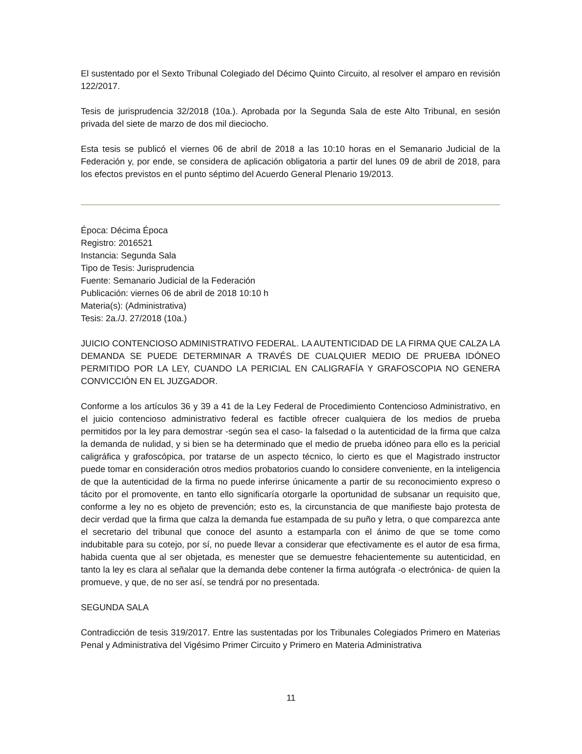El sustentado por el Sexto Tribunal Colegiado del Décimo Quinto Circuito, al resolver el amparo en revisión 122/2017.
Tesis de jurisprudencia 32/2018 (10a.). Aprobada por la Segunda Sala de este Alto Tribunal, en sesión privada del siete de marzo de dos mil dieciocho.
Esta tesis se publicó el viernes 06 de abril de 2018 a las 10:10 horas en el Semanario Judicial de la Federación y, por ende, se considera de aplicación obligatoria a partir del lunes 09 de abril de 2018, para los efectos previstos en el punto séptimo del Acuerdo General Plenario 19/2013.
Época: Décima Época
Registro: 2016521
Instancia: Segunda Sala
Tipo de Tesis: Jurisprudencia
Fuente: Semanario Judicial de la Federación
Publicación: viernes 06 de abril de 2018 10:10 h
Materia(s): (Administrativa)
Tesis: 2a./J. 27/2018 (10a.)
JUICIO CONTENCIOSO ADMINISTRATIVO FEDERAL. LA AUTENTICIDAD DE LA FIRMA QUE CALZA LA DEMANDA SE PUEDE DETERMINAR A TRAVÉS DE CUALQUIER MEDIO DE PRUEBA IDÓNEO PERMITIDO POR LA LEY, CUANDO LA PERICIAL EN CALIGRAFÍA Y GRAFOSCOPIA NO GENERA CONVICCIÓN EN EL JUZGADOR.
Conforme a los artículos 36 y 39 a 41 de la Ley Federal de Procedimiento Contencioso Administrativo, en el juicio contencioso administrativo federal es factible ofrecer cualquiera de los medios de prueba permitidos por la ley para demostrar -según sea el caso- la falsedad o la autenticidad de la firma que calza la demanda de nulidad, y si bien se ha determinado que el medio de prueba idóneo para ello es la pericial caligráfica y grafoscópica, por tratarse de un aspecto técnico, lo cierto es que el Magistrado instructor puede tomar en consideración otros medios probatorios cuando lo considere conveniente, en la inteligencia de que la autenticidad de la firma no puede inferirse únicamente a partir de su reconocimiento expreso o tácito por el promovente, en tanto ello significaría otorgarle la oportunidad de subsanar un requisito que, conforme a ley no es objeto de prevención; esto es, la circunstancia de que manifieste bajo protesta de decir verdad que la firma que calza la demanda fue estampada de su puño y letra, o que comparezca ante el secretario del tribunal que conoce del asunto a estamparla con el ánimo de que se tome como indubitable para su cotejo, por sí, no puede llevar a considerar que efectivamente es el autor de esa firma, habida cuenta que al ser objetada, es menester que se demuestre fehacientemente su autenticidad, en tanto la ley es clara al señalar que la demanda debe contener la firma autógrafa -o electrónica- de quien la promueve, y que, de no ser así, se tendrá por no presentada.
SEGUNDA SALA
Contradicción de tesis 319/2017. Entre las sustentadas por los Tribunales Colegiados Primero en Materias Penal y Administrativa del Vigésimo Primer Circuito y Primero en Materia Administrativa
11